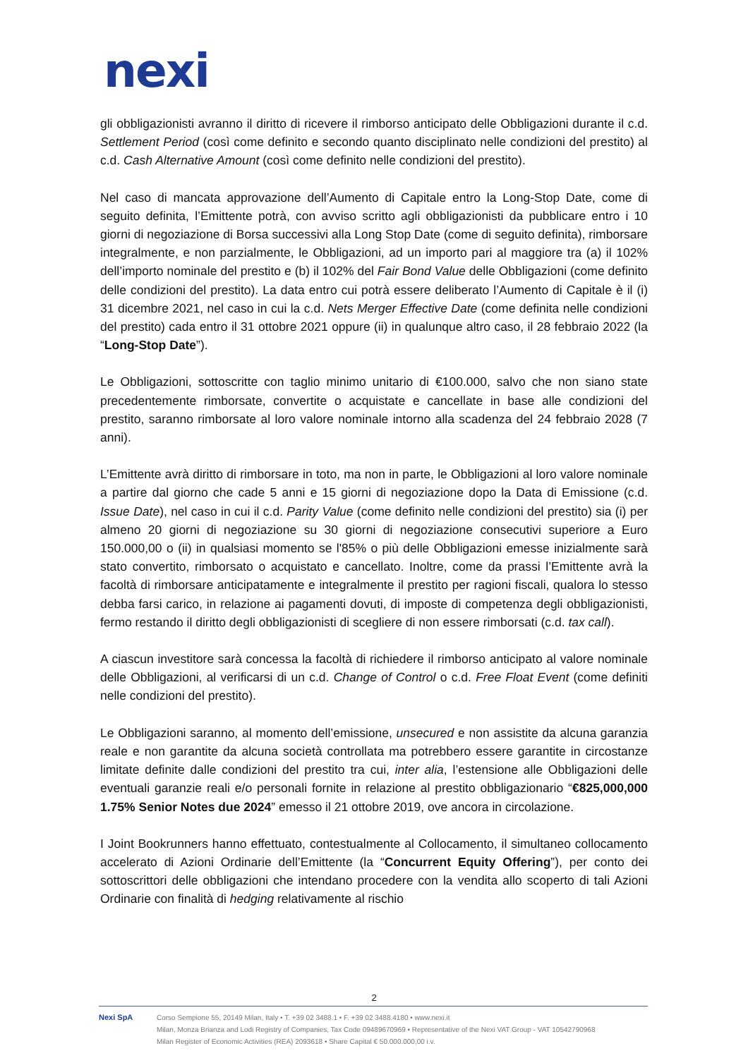nexi
gli obbligazionisti avranno il diritto di ricevere il rimborso anticipato delle Obbligazioni durante il c.d. Settlement Period (così come definito e secondo quanto disciplinato nelle condizioni del prestito) al c.d. Cash Alternative Amount (così come definito nelle condizioni del prestito).
Nel caso di mancata approvazione dell’Aumento di Capitale entro la Long-Stop Date, come di seguito definita, l’Emittente potrà, con avviso scritto agli obbligazionisti da pubblicare entro i 10 giorni di negoziazione di Borsa successivi alla Long Stop Date (come di seguito definita), rimborsare integralmente, e non parzialmente, le Obbligazioni, ad un importo pari al maggiore tra (a) il 102% dell’importo nominale del prestito e (b) il 102% del Fair Bond Value delle Obbligazioni (come definito delle condizioni del prestito). La data entro cui potrà essere deliberato l’Aumento di Capitale è il (i) 31 dicembre 2021, nel caso in cui la c.d. Nets Merger Effective Date (come definita nelle condizioni del prestito) cada entro il 31 ottobre 2021 oppure (ii) in qualunque altro caso, il 28 febbraio 2022 (la “Long-Stop Date”).
Le Obbligazioni, sottoscritte con taglio minimo unitario di €100.000, salvo che non siano state precedentemente rimborsate, convertite o acquistate e cancellate in base alle condizioni del prestito, saranno rimborsate al loro valore nominale intorno alla scadenza del 24 febbraio 2028 (7 anni).
L’Emittente avrà diritto di rimborsare in toto, ma non in parte, le Obbligazioni al loro valore nominale a partire dal giorno che cade 5 anni e 15 giorni di negoziazione dopo la Data di Emissione (c.d. Issue Date), nel caso in cui il c.d. Parity Value (come definito nelle condizioni del prestito) sia (i) per almeno 20 giorni di negoziazione su 30 giorni di negoziazione consecutivi superiore a Euro 150.000,00 o (ii) in qualsiasi momento se l'85% o più delle Obbligazioni emesse inizialmente sarà stato convertito, rimborsato o acquistato e cancellato. Inoltre, come da prassi l’Emittente avrà la facoltà di rimborsare anticipatamente e integralmente il prestito per ragioni fiscali, qualora lo stesso debba farsi carico, in relazione ai pagamenti dovuti, di imposte di competenza degli obbligazionisti, fermo restando il diritto degli obbligazionisti di scegliere di non essere rimborsati (c.d. tax call).
A ciascun investitore sarà concessa la facoltà di richiedere il rimborso anticipato al valore nominale delle Obbligazioni, al verificarsi di un c.d. Change of Control o c.d. Free Float Event (come definiti nelle condizioni del prestito).
Le Obbligazioni saranno, al momento dell’emissione, unsecured e non assistite da alcuna garanzia reale e non garantite da alcuna società controllata ma potrebbero essere garantite in circostanze limitate definite dalle condizioni del prestito tra cui, inter alia, l’estensione alle Obbligazioni delle eventuali garanzie reali e/o personali fornite in relazione al prestito obbligazionario “€825,000,000 1.75% Senior Notes due 2024” emesso il 21 ottobre 2019, ove ancora in circolazione.
I Joint Bookrunners hanno effettuato, contestualmente al Collocamento, il simultaneo collocamento accelerato di Azioni Ordinarie dell’Emittente (la “Concurrent Equity Offering”), per conto dei sottoscrittori delle obbligazioni che intendano procedere con la vendita allo scoperto di tali Azioni Ordinarie con finalità di hedging relativamente al rischio
2
Nexi SpA Corso Sempione 55, 20149 Milan, Italy • T. +39 02 3488.1 • F. +39 02 3488.4180 • www.nexi.it
Milan, Monza Brianza and Lodi Registry of Companies, Tax Code 09489670969 • Representative of the Nexi VAT Group - VAT 10542790968
Milan Register of Economic Activities (REA) 2093618 • Share Capital € 50.000.000,00 i.v.